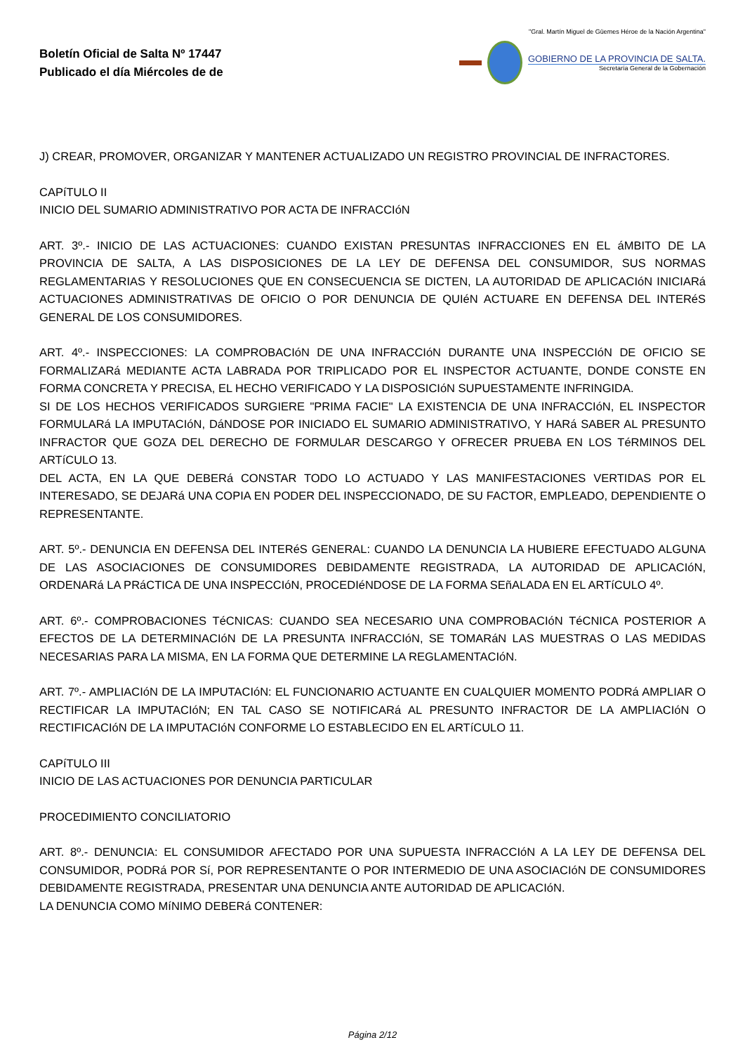Boletín Oficial de Salta Nº 17447
Publicado el día Miércoles de de
"Gral. Martín Miguel de Güemes Héroe de la Nación Argentina"
GOBIERNO DE LA PROVINCIA DE SALTA.
Secretaría General de la Gobernación
J) CREAR, PROMOVER, ORGANIZAR Y MANTENER ACTUALIZADO UN REGISTRO PROVINCIAL DE INFRACTORES.
CAPíTULO II
INICIO DEL SUMARIO ADMINISTRATIVO POR ACTA DE INFRACCIóN
ART. 3º.- INICIO DE LAS ACTUACIONES: CUANDO EXISTAN PRESUNTAS INFRACCIONES EN EL áMBITO DE LA PROVINCIA DE SALTA, A LAS DISPOSICIONES DE LA LEY DE DEFENSA DEL CONSUMIDOR, SUS NORMAS REGLAMENTARIAS Y RESOLUCIONES QUE EN CONSECUENCIA SE DICTEN, LA AUTORIDAD DE APLICACIóN INICIARá ACTUACIONES ADMINISTRATIVAS DE OFICIO O POR DENUNCIA DE QUIéN ACTUARE EN DEFENSA DEL INTERéS GENERAL DE LOS CONSUMIDORES.
ART. 4º.- INSPECCIONES: LA COMPROBACIóN DE UNA INFRACCIóN DURANTE UNA INSPECCIóN DE OFICIO SE FORMALIZARá MEDIANTE ACTA LABRADA POR TRIPLICADO POR EL INSPECTOR ACTUANTE, DONDE CONSTE EN FORMA CONCRETA Y PRECISA, EL HECHO VERIFICADO Y LA DISPOSICIóN SUPUESTAMENTE INFRINGIDA.
SI DE LOS HECHOS VERIFICADOS SURGIERE "PRIMA FACIE" LA EXISTENCIA DE UNA INFRACCIóN, EL INSPECTOR FORMULARá LA IMPUTACIóN, DáNDOSE POR INICIADO EL SUMARIO ADMINISTRATIVO, Y HARá SABER AL PRESUNTO INFRACTOR QUE GOZA DEL DERECHO DE FORMULAR DESCARGO Y OFRECER PRUEBA EN LOS TéRMINOS DEL ARTíCULO 13.
DEL ACTA, EN LA QUE DEBERá CONSTAR TODO LO ACTUADO Y LAS MANIFESTACIONES VERTIDAS POR EL INTERESADO, SE DEJARá UNA COPIA EN PODER DEL INSPECCIONADO, DE SU FACTOR, EMPLEADO, DEPENDIENTE O REPRESENTANTE.
ART. 5º.- DENUNCIA EN DEFENSA DEL INTERéS GENERAL: CUANDO LA DENUNCIA LA HUBIERE EFECTUADO ALGUNA DE LAS ASOCIACIONES DE CONSUMIDORES DEBIDAMENTE REGISTRADA, LA AUTORIDAD DE APLICACIóN, ORDENARá LA PRáCTICA DE UNA INSPECCIóN, PROCEDIéNDOSE DE LA FORMA SEñALADA EN EL ARTíCULO 4º.
ART. 6º.- COMPROBACIONES TéCNICAS: CUANDO SEA NECESARIO UNA COMPROBACIóN TéCNICA POSTERIOR A EFECTOS DE LA DETERMINACIóN DE LA PRESUNTA INFRACCIóN, SE TOMARáN LAS MUESTRAS O LAS MEDIDAS NECESARIAS PARA LA MISMA, EN LA FORMA QUE DETERMINE LA REGLAMENTACIóN.
ART. 7º.- AMPLIACIóN DE LA IMPUTACIóN: EL FUNCIONARIO ACTUANTE EN CUALQUIER MOMENTO PODRá AMPLIAR O RECTIFICAR LA IMPUTACIóN; EN TAL CASO SE NOTIFICARá AL PRESUNTO INFRACTOR DE LA AMPLIACIóN O RECTIFICACIóN DE LA IMPUTACIóN CONFORME LO ESTABLECIDO EN EL ARTíCULO 11.
CAPíTULO III
INICIO DE LAS ACTUACIONES POR DENUNCIA PARTICULAR
PROCEDIMIENTO CONCILIATORIO
ART. 8º.- DENUNCIA: EL CONSUMIDOR AFECTADO POR UNA SUPUESTA INFRACCIóN A LA LEY DE DEFENSA DEL CONSUMIDOR, PODRá POR Sí, POR REPRESENTANTE O POR INTERMEDIO DE UNA ASOCIACIóN DE CONSUMIDORES DEBIDAMENTE REGISTRADA, PRESENTAR UNA DENUNCIA ANTE AUTORIDAD DE APLICACIóN.
LA DENUNCIA COMO MíNIMO DEBERá CONTENER:
Página 2/12